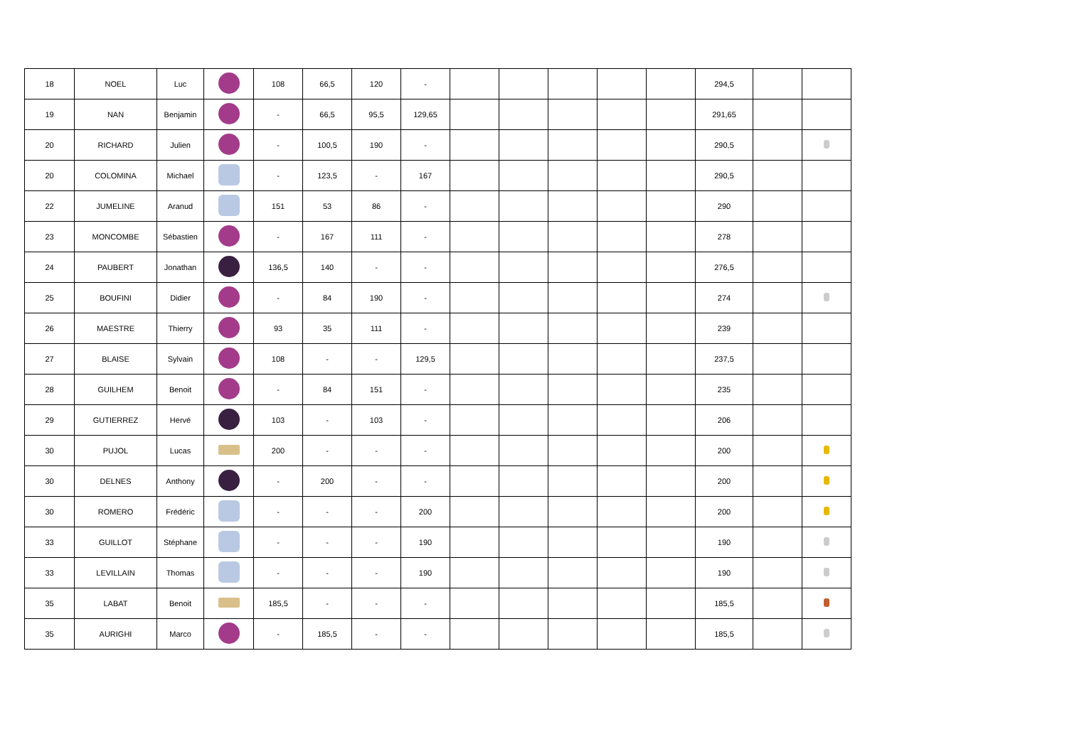| 18 | NOEL | Luc | | 108 | 66,5 | 120 | - | | | | | | 294,5 | | |
| 19 | NAN | Benjamin | | - | 66,5 | 95,5 | 129,65 | | | | | | 291,65 | | |
| 20 | RICHARD | Julien | | - | 100,5 | 190 | - | | | | | | 290,5 | | |
| 20 | COLOMINA | Michael | | - | 123,5 | - | 167 | | | | | | 290,5 | | |
| 22 | JUMELINE | Aranud | | 151 | 53 | 86 | - | | | | | | 290 | | |
| 23 | MONCOMBE | Sébastien | | - | 167 | 111 | - | | | | | | 278 | | |
| 24 | PAUBERT | Jonathan | | 136,5 | 140 | - | - | | | | | | 276,5 | | |
| 25 | BOUFINI | Didier | | - | 84 | 190 | - | | | | | | 274 | | |
| 26 | MAESTRE | Thierry | | 93 | 35 | 111 | - | | | | | | 239 | | |
| 27 | BLAISE | Sylvain | | 108 | - | - | 129,5 | | | | | | 237,5 | | |
| 28 | GUILHEM | Benoit | | - | 84 | 151 | - | | | | | | 235 | | |
| 29 | GUTIERREZ | Hervé | | 103 | - | 103 | - | | | | | | 206 | | |
| 30 | PUJOL | Lucas | | 200 | - | - | - | | | | | | 200 | | |
| 30 | DELNES | Anthony | | - | 200 | - | - | | | | | | 200 | | |
| 30 | ROMERO | Frédéric | | - | - | - | 200 | | | | | | 200 | | |
| 33 | GUILLOT | Stéphane | | - | - | - | 190 | | | | | | 190 | | |
| 33 | LEVILLAIN | Thomas | | - | - | - | 190 | | | | | | 190 | | |
| 35 | LABAT | Benoit | | 185,5 | - | - | - | | | | | | 185,5 | | |
| 35 | AURIGHI | Marco | | - | 185,5 | - | - | | | | | | 185,5 | | |